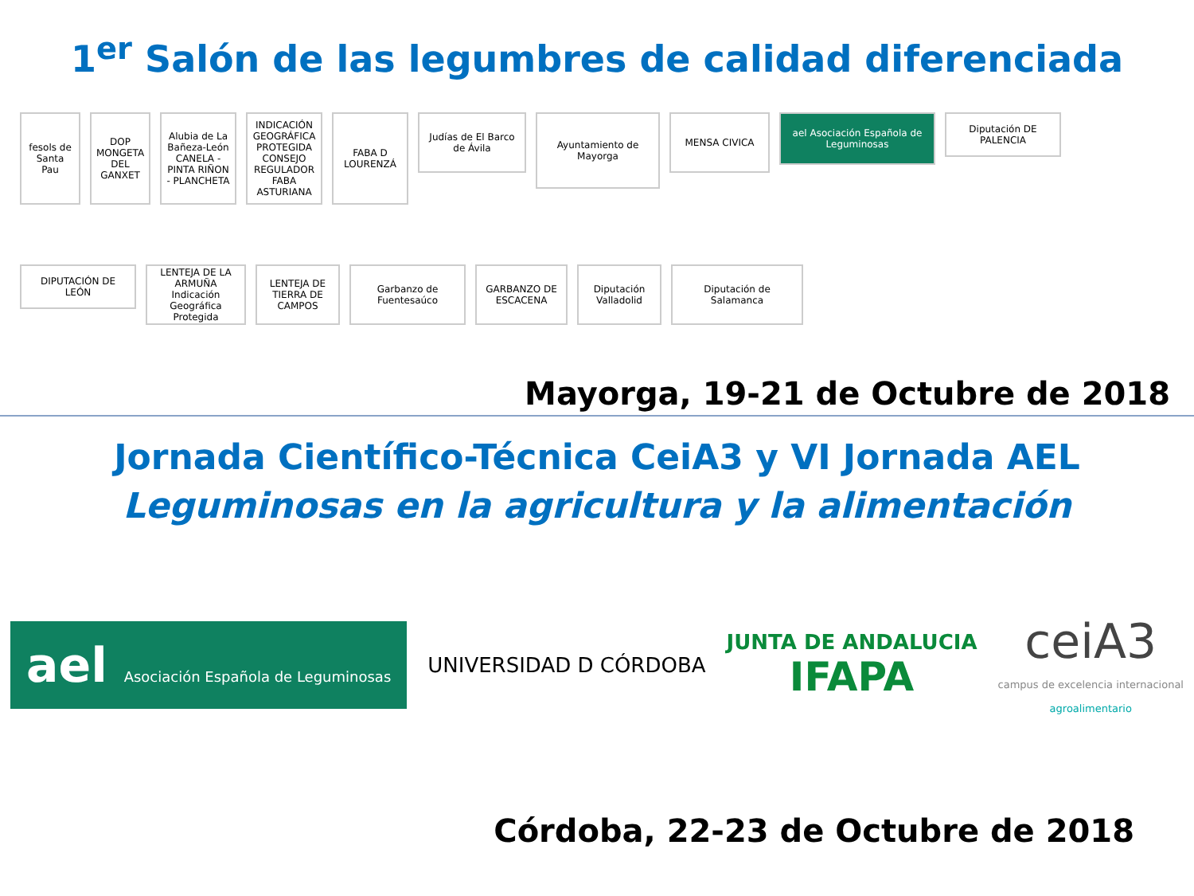1<sup>er</sup> Salón de las legumbres de calidad diferenciada
fesols de Santa Pau
DOP MONGETA DEL GANXET
Alubia de La Bañeza-León CANELA - PINTA RIÑON - PLANCHETA
INDICACIÓN GEOGRÁFICA PROTEGIDA CONSEJO REGULADOR FABA ASTURIANA
FABA D LOURENZÁ
Judías de El Barco de Ávila
Ayuntamiento de Mayorga
MENSA CIVICA
ael Asociación Española de Leguminosas
Diputación DE PALENCIA
DIPUTACIÓN DE LEÓN
LENTEJA DE LA ARMUÑA Indicación Geográfica Protegida
LENTEJA DE TIERRA DE CAMPOS
Garbanzo de Fuentesaúco
GARBANZO DE ESCACENA
Diputación Valladolid
Diputación de Salamanca
Mayorga, 19-21 de Octubre de 2018
Jornada Científico-Técnica CeiA3 y VI Jornada AEL
Leguminosas en la agricultura y la alimentación
ael Asociación Española de Leguminosas
UNIVERSIDAD D CÓRDOBA
JUNTA DE ANDALUCIA
IFAPA
ceiA3
campus de excelencia internacional
agroalimentario
Córdoba, 22-23 de Octubre de 2018